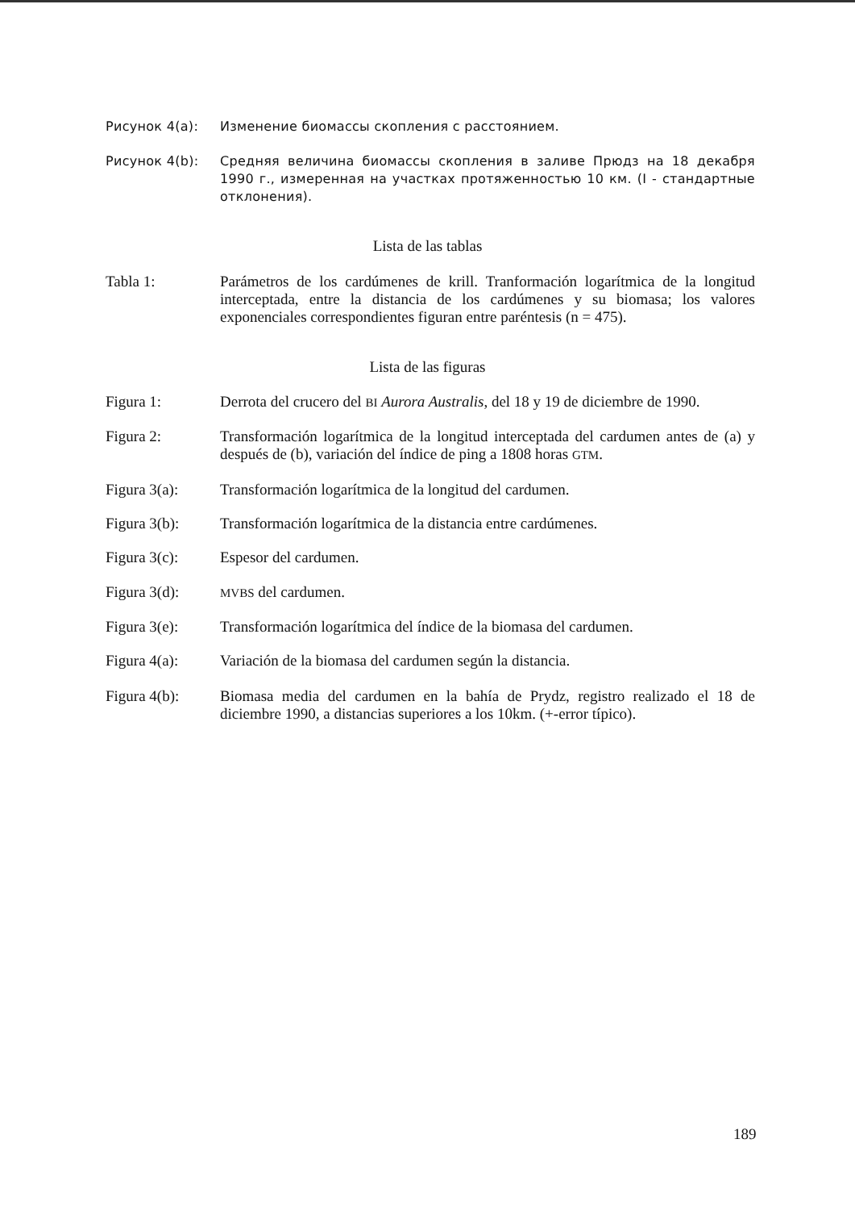Рисунок 4(a): Изменение биомассы скопления с расстоянием.
Рисунок 4(b): Средняя величина биомассы скопления в заливе Прюдз на 18 декабря 1990 г., измеренная на участках протяженностью 10 км. (I - стандартные отклонения).
Lista de las tablas
Tabla 1: Parámetros de los cardúmenes de krill. Tranformación logarítmica de la longitud interceptada, entre la distancia de los cardúmenes y su biomasa; los valores exponenciales correspondientes figuran entre paréntesis (n = 475).
Lista de las figuras
Figura 1: Derrota del crucero del BI Aurora Australis, del 18 y 19 de diciembre de 1990.
Figura 2: Transformación logarítmica de la longitud interceptada del cardumen antes de (a) y después de (b), variación del índice de ping a 1808 horas GTM.
Figura 3(a): Transformación logarítmica de la longitud del cardumen.
Figura 3(b): Transformación logarítmica de la distancia entre cardúmenes.
Figura 3(c): Espesor del cardumen.
Figura 3(d):
MVBS del cardumen.
Figura 3(e): Transformación logarítmica del índice de la biomasa del cardumen.
Figura 4(a): Variación de la biomasa del cardumen según la distancia.
Figura 4(b): Biomasa media del cardumen en la bahía de Prydz, registro realizado el 18 de diciembre 1990, a distancias superiores a los 10km. (+-error típico).
189